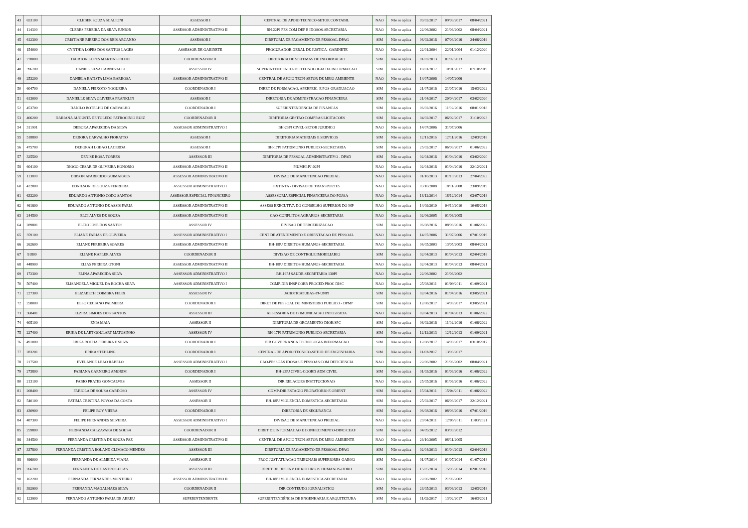| 43 | 653100 | CLEBER SOUZA SCALIONI | ASSESSOR I | CENTRAL DE APOIO TECNICO-SETOR CONTABIL | NAO | Não se aplica | 09/02/2017 | 09/03/2017 | 08/04/2021 |
| 44 | 114300 | CLERES PEREIRA DA SILVA JUNIOR | ASSESSOR ADMINISTRATIVO II | BH-22PJ PES COM DEF E IDOSOS-SECRETARIA | NAO | Não se aplica | 22/06/2002 | 21/06/2002 | 08/04/2021 |
| 45 | 612300 | CRISTIANE RIBEIRO DOS REIS ARCANJO | ASSESSOR I | DIRETORIA DE PAGAMENTO DE PESSOAL-DPAG | SIM | Não se aplica | 06/02/2016 | 07/03/2016 | 24/06/2019 |
| 46 | 154000 | CYNTHIA LOPES DOS SANTOS LAGES | ASSESSOR DE GABINETE | PROCURADOR-GERAL DE JUSTICA- GABINETE | NAO | Não se aplica | 22/01/2004 | 22/01/2004 | 01/12/2020 |
| 47 | 278000 | DAIRTON LOPES MARTINS FILHO | COORDENADOR II | DIRETORIA DE SISTEMAS DE INFORMACAO | SIM | Não se aplica | 01/02/2013 | 01/02/2013 | |
| 48 | 396700 | DANIEL SILVA CARNEVALLI | ASSESSOR IV | SUPERINTENDENCIA DE TECNOLOGIA DA INFORMACAO | SIM | Não se aplica | 10/01/2017 | 10/01/2017 | 07/10/2019 |
| 49 | 253200 | DANIELA BATISTA LIMA BARBOSA | ASSESSOR ADMINISTRATIVO II | CENTRAL DE APOIO TECN-SETOR DE MEIO AMBIENTE | NAO | Não se aplica | 14/07/2006 | 14/07/2006 | |
| 50 | 604700 | DANIELA PEIXOTO NOGUEIRA | COORDENADOR I | DIRET DE FORMACAO, APERFEIC. E POS-GRADUACAO | SIM | Não se aplica | 21/07/2016 | 21/07/2016 | 15/03/2022 |
| 51 | 613000 | DANIELLE SILVA OLIVEIRA FRANKLIN | ASSESSOR I | DIRETORIA DE ADMINISTRACAO FINANCEIRA | SIM | Não se aplica | 21/04/2017 | 20/04/2017 | 03/02/2020 |
| 52 | 453700 | DANILO BOTELHO DE CARVALHO | COORDENADOR I | SUPERINTENDENCIA DE FINANCAS | SIM | Não se aplica | 06/02/2016 | 11/02/2016 | 08/01/2018 |
| 53 | 406200 | DARIANA AUGUSTA DE TOLEDO PATROCINIO RUIZ | COORDENADOR II | DIRETORIA GESTAO COMPRAS LICITACOES | SIM | Não se aplica | 04/02/2017 | 06/02/2017 | 31/10/2023 |
| 54 | 311901 | DEBORA APARECIDA DA SILVA | ASSESSOR ADMINISTRATIVO I | BH-23PJ CIVEL-SETOR JURIDICO | NAO | Não se aplica | 14/07/2006 | 31/07/2006 | |
| 55 | 518800 | DEBORA CARVALHO FIORATTO | ASSESSOR I | DIRETORIA MATERIAIS E SERVICOS | SIM | Não se aplica | 12/11/2016 | 12/11/2016 | 12/03/2018 |
| 56 | 475700 | DEBORAH LOBAO LACERDA | ASSESSOR I | BH-17PJ PATRIMONIO PUBLICO-SECRETARIA | SIM | Não se aplica | 25/02/2017 | 06/03/2017 | 01/06/2022 |
| 57 | 325500 | DENISE ROSA TORRES | ASSESSOR III | DIRETORIA DE PESSOAL ADMINISTRATIVO - DPAD | SIM | Não se aplica | 02/04/2016 | 01/04/2016 | 03/02/2020 |
| 58 | 604100 | DIOGO CESAR DE OLIVEIRA HONORIO | ASSESSOR ADMINISTRATIVO II | PIUMHI-PJ-02PJ | NAO | Não se aplica | 02/04/2016 | 01/04/2016 | 22/12/2021 |
| 59 | 113800 | DIRSON APARECIDO GUIMARAES | ASSESSOR ADMINISTRATIVO II | DIVISAO DE MANUTENCAO PREDIAL | NAO | Não se aplica | 01/10/2013 | 01/10/2013 | 27/04/2023 |
| 60 | 422800 | EDNILSON DE SOUZA FERREIRA | ASSESSOR ADMINISTRATIVO I | EXTINTA - DIVISAO DE TRANSPORTES | NAO | Não se aplica | 03/10/2008 | 18/11/2008 | 23/09/2019 |
| 61 | 633200 | EDUARDO ANTONIO CODO SANTOS | ASSESSOR ESPECIAL FINANCEIRO | ASSESSORIA ESPECIAL FINANCEIRA DO PGJAA | NAO | Não se aplica | 18/12/2014 | 18/12/2014 | 03/07/2018 |
| 62 | 461600 | EDUARDO ANTONIO DE ASSIS FARIA | ASSESSOR ADMINISTRATIVO II | ASSESS EXECUTIVA DO CONSELHO SUPERIOR DO MP | NAO | Não se aplica | 14/09/2010 | 04/10/2010 | 10/08/2018 |
| 63 | 244500 | ELCI ALVES DE SOUZA | ASSESSOR ADMINISTRATIVO II | CAO-CONFLITOS AGRARIOS-SECRETARIA | NAO | Não se aplica | 02/06/2005 | 01/06/2005 | |
| 64 | 289801 | ELCIO JOSE DOS SANTOS | ASSESSOR IV | DIVISAO DE TERCEIRIZACAO | SIM | Não se aplica | 06/08/2016 | 08/08/2016 | 01/06/2022 |
| 65 | 359100 | ELIANE FARIAS DE OLIVEIRA | ASSESSOR ADMINISTRATIVO I | CENT DE ATENDIMENTO E ORIENTACAO DE PESSOAL | NAO | Não se aplica | 14/07/2006 | 31/07/2006 | 07/01/2019 |
| 66 | 262600 | ELIANE FERREIRA SOARES | ASSESSOR ADMINISTRATIVO II | BH-18PJ DIREITOS HUMANOS-SECRETARIA | NAO | Não se aplica | 06/05/2003 | 13/05/2003 | 08/04/2021 |
| 67 | 91800 | ELIANE KAPLER ALVES | COORDENADOR II | DIVISAO DE CONTROLE IMOBILIARIO | SIM | Não se aplica | 02/04/2013 | 01/04/2013 | 02/04/2018 |
| 68 | 448900 | ELIAS PEREIRA OTONI | ASSESSOR ADMINISTRATIVO II | BH-18PJ DIREITOS HUMANOS-SECRETARIA | NAO | Não se aplica | 02/04/2013 | 01/04/2013 | 08/04/2021 |
| 69 | 172300 | ELINA APARECIDA SILVA | ASSESSOR ADMINISTRATIVO I | BH-19PJ SAUDE-SECRETARIA 130PJ | NAO | Não se aplica | 22/06/2002 | 21/06/2002 | |
| 70 | 507400 | ELISANGELA MIGUEL DA ROCHA SILVA | ASSESSOR ADMINISTRATIVO I | CGMP-DIR INSP CORR PROCED PROC DISC | NAO | Não se aplica | 25/08/2011 | 01/09/2011 | 01/09/2021 |
| 71 | 227300 | ELIZABETH COIMBRA FELIX | ASSESSOR IV | JABOTICATUBAS-PJ-UNPJ | SIM | Não se aplica | 02/04/2016 | 01/04/2016 | 03/05/2021 |
| 72 | 258000 | ELSO CECIANO PALMEIRA | COORDENADOR I | DIRET DE PESSOAL DO MINISTERIO PUBLICO - DPMP | SIM | Não se aplica | 12/08/2017 | 14/08/2017 | 03/05/2021 |
| 73 | 368401 | ELZIRA SIMOES DOS SANTOS | ASSESSOR III | ASSESSORIA DE COMUNICACAO INTEGRADA | NAO | Não se aplica | 02/04/2013 | 01/04/2013 | 01/06/2022 |
| 74 | 605100 | ENIA MAIA | ASSESSOR II | DIRETORIA DE ORCAMENTO-DIOR/SPC | SIM | Não se aplica | 06/02/2016 | 11/02/2016 | 01/06/2022 |
| 75 | 227400 | ERIKA DE LAET GOULART MATOSINHO | ASSESSOR IV | BH-17PJ PATRIMONIO PUBLICO-SECRETARIA | SIM | Não se aplica | 12/12/2013 | 12/12/2013 | 01/09/2021 |
| 76 | 491000 | ERIKA ROCHA PEREIRA E SILVA | COORDENADOR I | DIR GOVERNANCA TECNOLOGIA INFORMACAO | SIM | Não se aplica | 12/08/2017 | 14/08/2017 | 03/10/2017 |
| 77 | 283201 | ERIKA STEHLING | COORDENADOR I | CENTRAL DE APOIO TECNICO-SETOR DE ENGENHARIA | SIM | Não se aplica | 11/03/2017 | 13/03/2017 | |
| 78 | 217500 | EVELANGE LEAO RABELO | ASSESSOR ADMINISTRATIVO I | CAO-PESSOAS IDOSAS E PESSOAS COM DEFICIENCIA | NAO | Não se aplica | 22/06/2002 | 21/06/2002 | 08/04/2021 |
| 79 | 273800 | FABIANA CARNEIRO AMORIM | COORDENADOR I | BH-23PJ CIVEL-COORD ADM CIVEL | SIM | Não se aplica | 01/03/2016 | 01/03/2016 | 01/06/2022 |
| 80 | 213100 | FABIO PRATES GONCALVES | ASSESSOR II | DIR RELACOES INSTITUCIONAIS | NAO | Não se aplica | 25/05/2016 | 01/06/2016 | 01/06/2022 |
| 81 | 208400 | FABIOLA DE SOUSA CARDOSO | ASSESSOR IV | CGMP-DIR ESTAGIO PROBATORIO E ORIENT | SIM | Não se aplica | 15/04/2011 | 15/04/2011 | 01/06/2022 |
| 82 | 540100 | FATIMA CRISTINA POVOA DA COSTA | ASSESSOR II | BH-18PJ VIOLENCIA DOMESTICA-SECRETARIA | SIM | Não se aplica | 25/02/2017 | 06/03/2017 | 22/12/2021 |
| 83 | 430900 | FELIPE BOY VIEIRA | COORDENADOR I | DIRETORIA DE SEGURANCA | SIM | Não se aplica | 06/08/2016 | 08/08/2016 | 07/01/2019 |
| 84 | 487300 | FELIPE FERNANDES SILVEIRA | ASSESSOR ADMINISTRATIVO I | DIVISAO DE MANUTENCAO PREDIAL | NAO | Não se aplica | 29/04/2011 | 12/05/2011 | 11/03/2021 |
| 85 | 259800 | FERNANDA CALZAVARA DE SOUSA | COORDENADOR II | DIRET DE INFORMACAO E CONHECIMENTO-DINC/CEAF | SIM | Não se aplica | 04/09/2012 | 03/09/2012 | |
| 86 | 344500 | FERNANDA CRISTINA DE SOUZA PAZ | ASSESSOR ADMINISTRATIVO II | CENTRAL DE APOIO TECN-SETOR DE MEIO AMBIENTE | NAO | Não se aplica | 29/10/2005 | 08/11/2005 | |
| 87 | 337800 | FERNANDA CRISTINA ROLAND CLIMACO MENDES | ASSESSOR III | DIRETORIA DE PAGAMENTO DE PESSOAL-DPAG | SIM | Não se aplica | 02/04/2013 | 01/04/2013 | 02/04/2018 |
| 88 | 496000 | FERNANDA DE ALMEIDA VIANA | ASSESSOR II | PROC JUST ATUACAO TRIBUNAIS SUPERIORES-GAB002 | SIM | Não se aplica | 01/07/2014 | 01/07/2014 | 01/07/2018 |
| 89 | 266700 | FERNANDA DE CASTRO LUCAS | ASSESSOR III | DIRET DE DESENV DE RECURSOS HUMANOS-DDRH | SIM | Não se aplica | 15/05/2014 | 15/05/2014 | 02/01/2018 |
| 90 | 162200 | FERNANDA FERNANDES MONTEIRO | ASSESSOR ADMINISTRATIVO II | BH-18PJ VIOLENCIA DOMESTICA-SECRETARIA | NAO | Não se aplica | 22/06/2002 | 21/06/2002 | |
| 91 | 392900 | FERNANDA MAGALHAES SILVA | COORDENADOR II | DIR CONTEUDO JORNALISTICO | SIM | Não se aplica | 23/05/2013 | 03/06/2013 | 12/03/2018 |
| 92 | 123900 | FERNANDO ANTONIO FARIA DE ABREU | SUPERINTENDENTE | SUPERINTENDÊNCIA DE ENGENHARIA E ARQUITETURA | SIM | Não se aplica | 11/02/2017 | 13/02/2017 | 16/03/2021 |